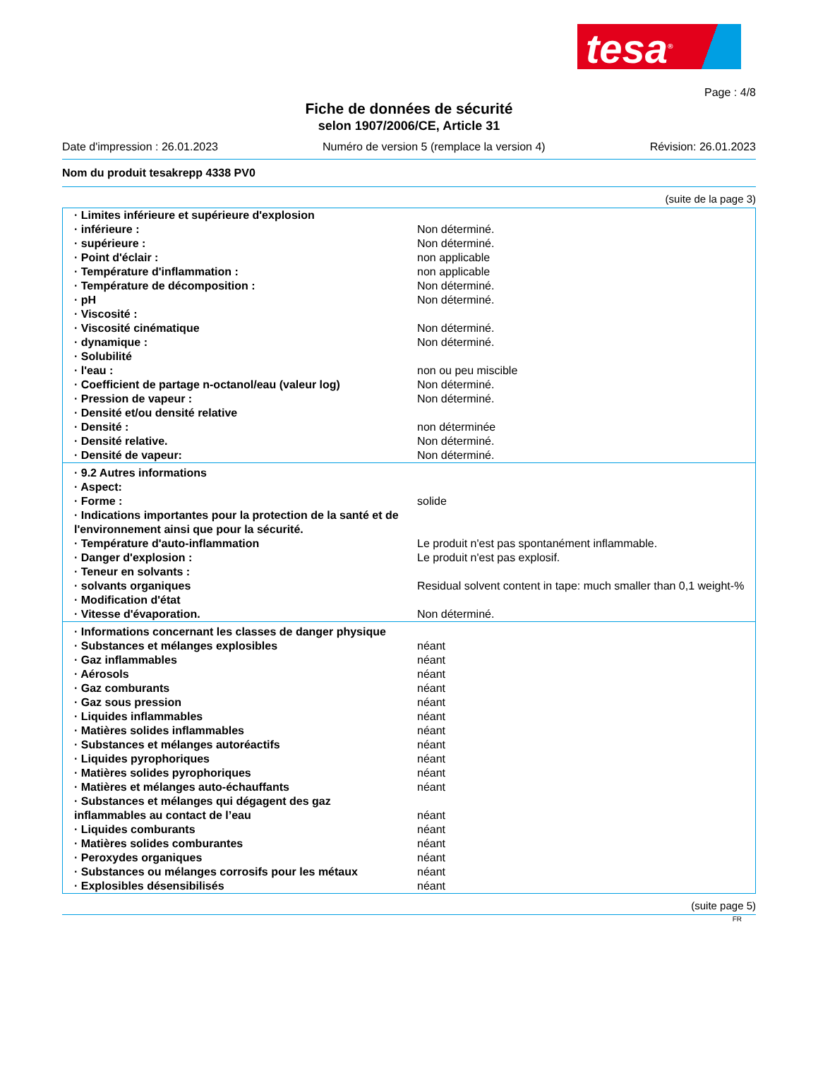tesa<sup>®</sup>
Page : 4/8
Fiche de données de sécurité
selon 1907/2006/CE, Article 31
Date d'impression : 26.01.2023 Numéro de version 5 (remplace la version 4) Révision: 26.01.2023
Nom du produit tesakrepp 4338 PV0
(suite de la page 3)
| · Limites inférieure et supérieure d'explosion | |
| · inférieure : | Non déterminé. |
| · supérieure : | Non déterminé. |
| · Point d'éclair : | non applicable |
| · Température d'inflammation : | non applicable |
| · Température de décomposition : | Non déterminé. |
| · pH | Non déterminé. |
| · Viscosité : | |
| · Viscosité cinématique | Non déterminé. |
| · dynamique : | Non déterminé. |
| · Solubilité | |
| · l'eau : | non ou peu miscible |
| · Coefficient de partage n-octanol/eau (valeur log) | Non déterminé. |
| · Pression de vapeur : | Non déterminé. |
| · Densité et/ou densité relative | |
| · Densité : | non déterminée |
| · Densité relative. | Non déterminé. |
| · Densité de vapeur: | Non déterminé. |
| · 9.2 Autres informations | |
| · Aspect: | |
| · Forme : | solide |
| · Indications importantes pour la protection de la santé et de l'environnement ainsi que pour la sécurité. | |
| · Température d'auto-inflammation | Le produit n'est pas spontanément inflammable. |
| · Danger d'explosion : | Le produit n'est pas explosif. |
| · Teneur en solvants : | |
| · solvants organiques | Residual solvent content in tape: much smaller than 0,1 weight-% |
| · Modification d'état | |
| · Vitesse d'évaporation. | Non déterminé. |
| · Informations concernant les classes de danger physique | |
| · Substances et mélanges explosibles | néant |
| · Gaz inflammables | néant |
| · Aérosols | néant |
| · Gaz comburants | néant |
| · Gaz sous pression | néant |
| · Liquides inflammables | néant |
| · Matières solides inflammables | néant |
| · Substances et mélanges autoréactifs | néant |
| · Liquides pyrophoriques | néant |
| · Matières solides pyrophoriques | néant |
| · Matières et mélanges auto-échauffants | néant |
| · Substances et mélanges qui dégagent des gaz inflammables au contact de l’eau | néant |
| · Liquides comburants | néant |
| · Matières solides comburantes | néant |
| · Peroxydes organiques | néant |
| · Substances ou mélanges corrosifs pour les métaux | néant |
| · Explosibles désensibilisés | néant |
(suite page 5)
FR